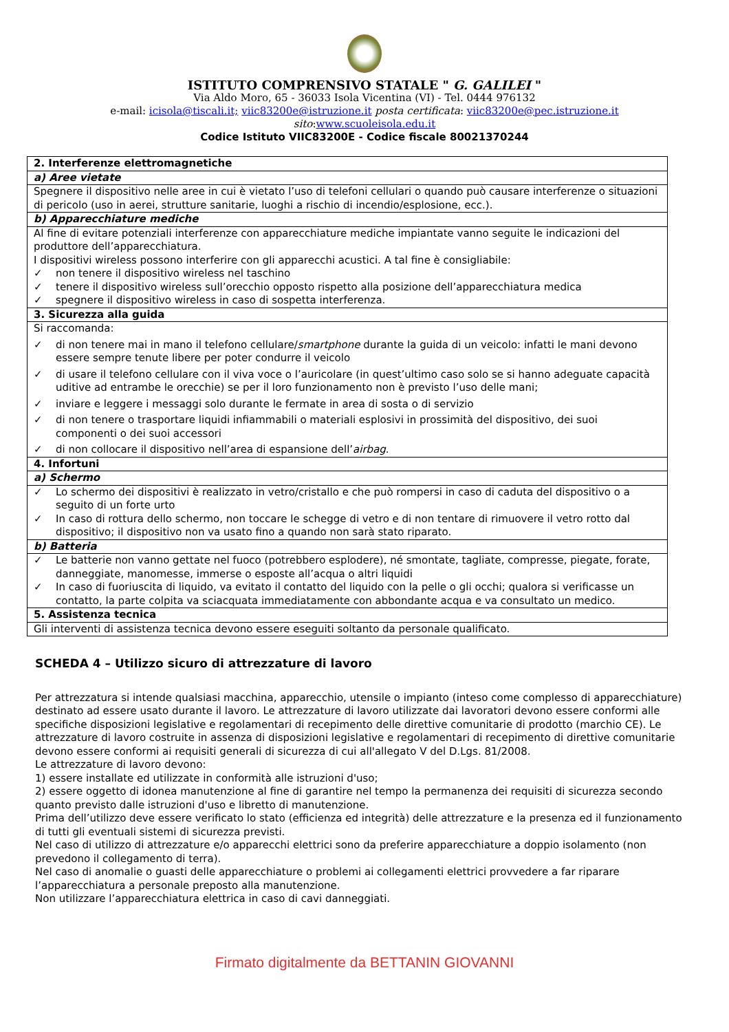ISTITUTO COMPRENSIVO STATALE " G. GALILEI "
Via Aldo Moro, 65 - 36033 Isola Vicentina (VI) - Tel. 0444 976132
e-mail: icisola@tiscali.it; viic83200e@istruzione.it posta certificata: viic83200e@pec.istruzione.it
sito:www.scuoleisola.edu.it
Codice Istituto VIIC83200E - Codice fiscale 80021370244
| 2. Interferenze elettromagnetiche |
| a) Aree vietate |
| Spegnere il dispositivo nelle aree in cui è vietato l’uso di telefoni cellulari o quando può causare interferenze o situazioni di pericolo (uso in aerei, strutture sanitarie, luoghi a rischio di incendio/esplosione, ecc.). |
| b) Apparecchiature mediche |
| Al fine di evitare potenziali interferenze con apparecchiature mediche impiantate vanno seguite le indicazioni del produttore dell’apparecchiatura. I dispositivi wireless possono interferire con gli apparecchi acustici. A tal fine è consigliabile: ✓ non tenere il dispositivo wireless nel taschino ✓ tenere il dispositivo wireless sull’orecchio opposto rispetto alla posizione dell’apparecchiatura medica ✓ spegnere il dispositivo wireless in caso di sospetta interferenza. |
| 3. Sicurezza alla guida |
| Si raccomanda: ✓ di non tenere mai in mano il telefono cellulare/ smartphone durante la guida di un veicolo: infatti le mani devono essere sempre tenute libere per poter condurre il veicolo ✓ di usare il telefono cellulare con il viva voce o l’auricolare (in quest’ultimo caso solo se si hanno adeguate capacità uditive ad entrambe le orecchie) se per il loro funzionamento non è previsto l’uso delle mani; ✓ inviare e leggere i messaggi solo durante le fermate in area di sosta o di servizio ✓ di non tenere o trasportare liquidi infiammabili o materiali esplosivi in prossimità del dispositivo, dei suoi componenti o dei suoi accessori ✓ di non collocare il dispositivo nell’area di espansione dell’ airbag . |
| 4. Infortuni |
| a) Schermo |
| ✓ Lo schermo dei dispositivi è realizzato in vetro/cristallo e che può rompersi in caso di caduta del dispositivo o a seguito di un forte urto ✓ In caso di rottura dello schermo, non toccare le schegge di vetro e di non tentare di rimuovere il vetro rotto dal dispositivo; il dispositivo non va usato fino a quando non sarà stato riparato. |
| b) Batteria |
| ✓ Le batterie non vanno gettate nel fuoco (potrebbero esplodere), né smontate, tagliate, compresse, piegate, forate, danneggiate, manomesse, immerse o esposte all’acqua o altri liquidi ✓ In caso di fuoriuscita di liquido, va evitato il contatto del liquido con la pelle o gli occhi; qualora si verificasse un contatto, la parte colpita va sciacquata immediatamente con abbondante acqua e va consultato un medico. |
| 5. Assistenza tecnica |
| Gli interventi di assistenza tecnica devono essere eseguiti soltanto da personale qualificato. |
SCHEDA 4 – Utilizzo sicuro di attrezzature di lavoro
Per attrezzatura si intende qualsiasi macchina, apparecchio, utensile o impianto (inteso come complesso di apparecchiature) destinato ad essere usato durante il lavoro. Le attrezzature di lavoro utilizzate dai lavoratori devono essere conformi alle specifiche disposizioni legislative e regolamentari di recepimento delle direttive comunitarie di prodotto (marchio CE). Le attrezzature di lavoro costruite in assenza di disposizioni legislative e regolamentari di recepimento di direttive comunitarie devono essere conformi ai requisiti generali di sicurezza di cui all'allegato V del D.Lgs. 81/2008.
Le attrezzature di lavoro devono:
1) essere installate ed utilizzate in conformità alle istruzioni d'uso;
2) essere oggetto di idonea manutenzione al fine di garantire nel tempo la permanenza dei requisiti di sicurezza secondo quanto previsto dalle istruzioni d'uso e libretto di manutenzione.
Prima dell’utilizzo deve essere verificato lo stato (efficienza ed integrità) delle attrezzature e la presenza ed il funzionamento di tutti gli eventuali sistemi di sicurezza previsti.
Nel caso di utilizzo di attrezzature e/o apparecchi elettrici sono da preferire apparecchiature a doppio isolamento (non prevedono il collegamento di terra).
Nel caso di anomalie o guasti delle apparecchiature o problemi ai collegamenti elettrici provvedere a far riparare l’apparecchiatura a personale preposto alla manutenzione.
Non utilizzare l’apparecchiatura elettrica in caso di cavi danneggiati.
Firmato digitalmente da BETTANIN GIOVANNI